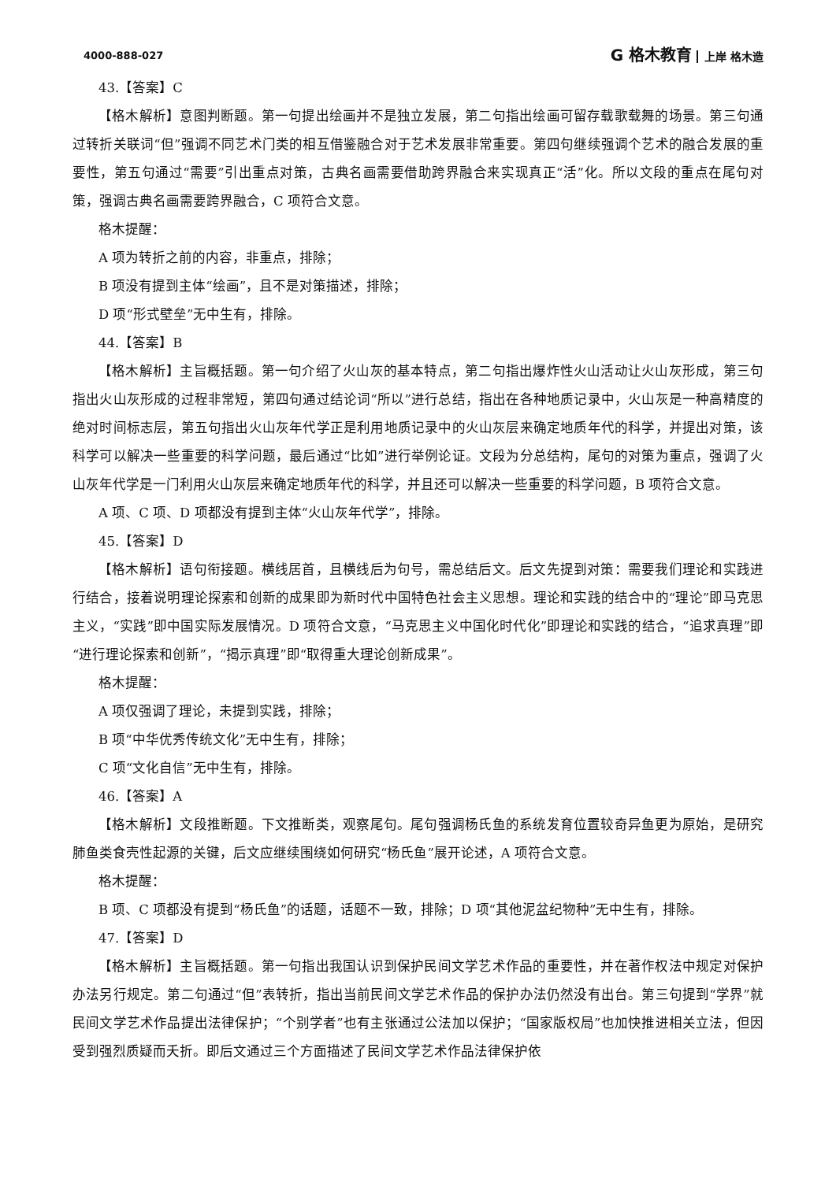4000-888-027
G 格木教育 上岸 格木造
43.【答案】C
【格木解析】意图判断题。第一句提出绘画并不是独立发展，第二句指出绘画可留存载歌载舞的场景。第三句通过转折关联词“但”强调不同艺术门类的相互借鉴融合对于艺术发展非常重要。第四句继续强调个艺术的融合发展的重要性，第五句通过“需要”引出重点对策，古典名画需要借助跨界融合来实现真正“活”化。所以文段的重点在尾句对策，强调古典名画需要跨界融合，C 项符合文意。
格木提醒：
A 项为转折之前的内容，非重点，排除；
B 项没有提到主体“绘画”，且不是对策描述，排除；
D 项“形式壁垒”无中生有，排除。
44.【答案】B
【格木解析】主旨概括题。第一句介绍了火山灰的基本特点，第二句指出爆炸性火山活动让火山灰形成，第三句指出火山灰形成的过程非常短，第四句通过结论词“所以”进行总结，指出在各种地质记录中，火山灰是一种高精度的绝对时间标志层，第五句指出火山灰年代学正是利用地质记录中的火山灰层来确定地质年代的科学，并提出对策，该科学可以解决一些重要的科学问题，最后通过“比如”进行举例论证。文段为分总结构，尾句的对策为重点，强调了火山灰年代学是一门利用火山灰层来确定地质年代的科学，并且还可以解决一些重要的科学问题，B 项符合文意。
A 项、C 项、D 项都没有提到主体“火山灰年代学”，排除。
45.【答案】D
【格木解析】语句衔接题。横线居首，且横线后为句号，需总结后文。后文先提到对策：需要我们理论和实践进行结合，接着说明理论探索和创新的成果即为新时代中国特色社会主义思想。理论和实践的结合中的“理论”即马克思主义，“实践”即中国实际发展情况。D 项符合文意，“马克思主义中国化时代化”即理论和实践的结合，“追求真理”即“进行理论探索和创新”，“揭示真理”即“取得重大理论创新成果”。
格木提醒：
A 项仅强调了理论，未提到实践，排除；
B 项“中华优秀传统文化”无中生有，排除；
C 项“文化自信”无中生有，排除。
46.【答案】A
【格木解析】文段推断题。下文推断类，观察尾句。尾句强调杨氏鱼的系统发育位置较奇异鱼更为原始，是研究肺鱼类食壳性起源的关键，后文应继续围绕如何研究“杨氏鱼”展开论述，A 项符合文意。
格木提醒：
B 项、C 项都没有提到“杨氏鱼”的话题，话题不一致，排除；D 项“其他泥盆纪物种”无中生有，排除。
47.【答案】D
【格木解析】主旨概括题。第一句指出我国认识到保护民间文学艺术作品的重要性，并在著作权法中规定对保护办法另行规定。第二句通过“但”表转折，指出当前民间文学艺术作品的保护办法仍然没有出台。第三句提到“学界”就民间文学艺术作品提出法律保护；“个别学者”也有主张通过公法加以保护；“国家版权局”也加快推进相关立法，但因受到强烈质疑而夭折。即后文通过三个方面描述了民间文学艺术作品法律保护依